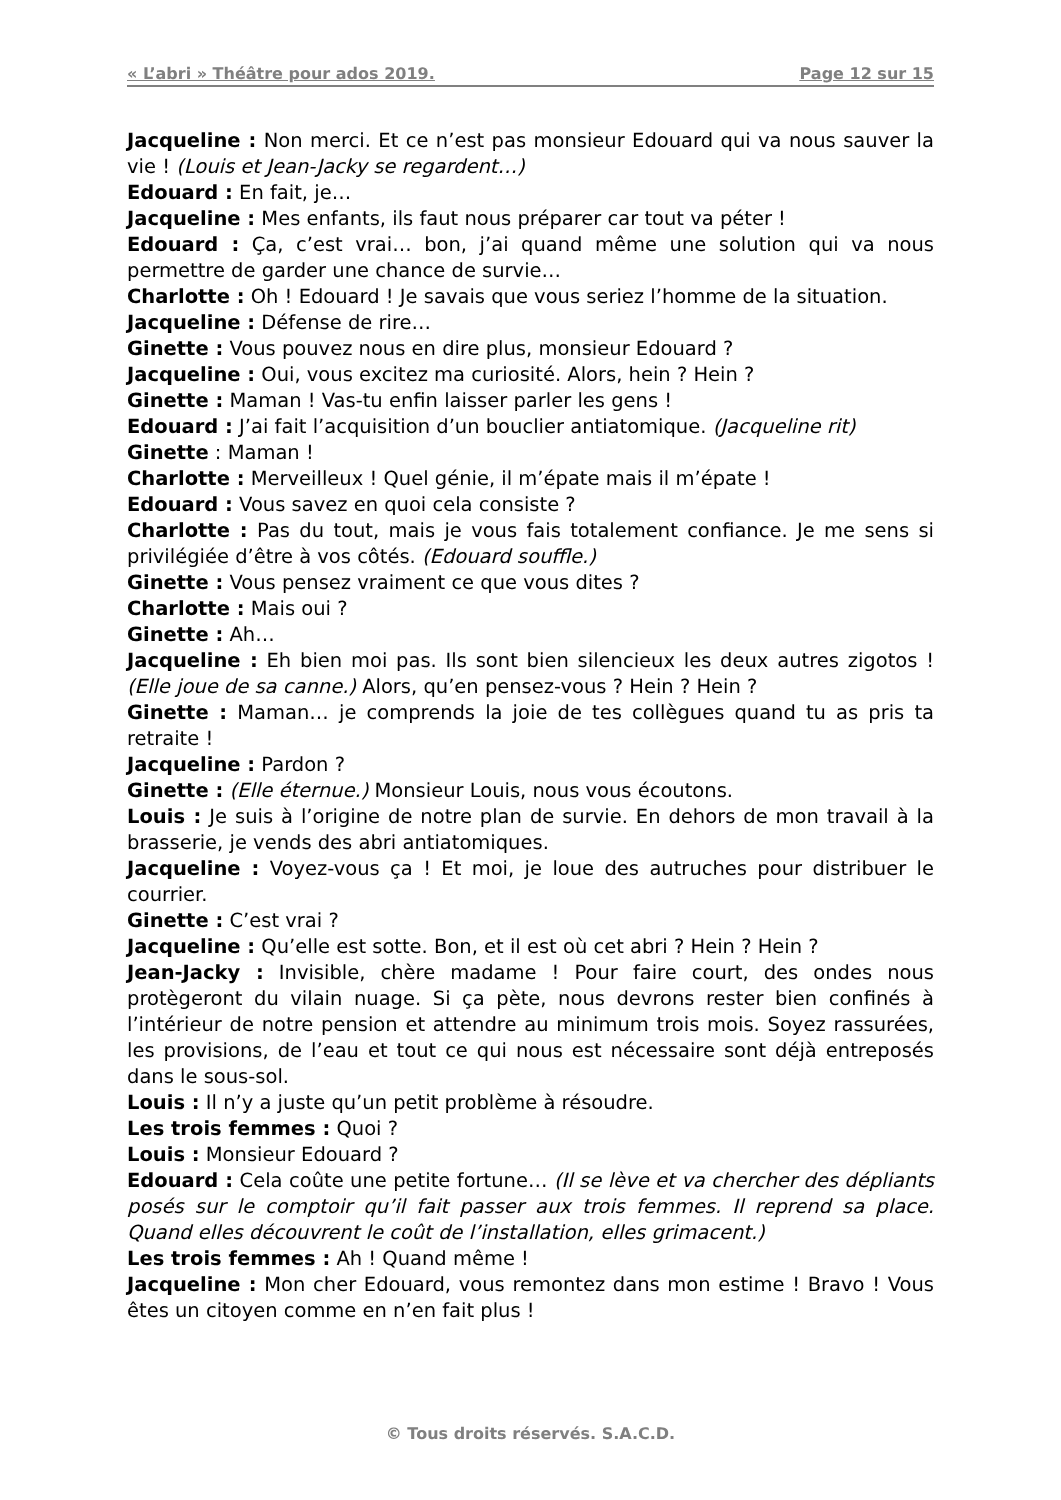« L’abri » Théâtre pour ados 2019. Page 12 sur 15
Jacqueline : Non merci. Et ce n’est pas monsieur Edouard qui va nous sauver la vie ! (Louis et Jean-Jacky se regardent…)
Edouard : En fait, je…
Jacqueline : Mes enfants, ils faut nous préparer car tout va péter !
Edouard : Ça, c’est vrai… bon, j’ai quand même une solution qui va nous permettre de garder une chance de survie…
Charlotte : Oh ! Edouard ! Je savais que vous seriez l’homme de la situation.
Jacqueline : Défense de rire…
Ginette : Vous pouvez nous en dire plus, monsieur Edouard ?
Jacqueline : Oui, vous excitez ma curiosité. Alors, hein ? Hein ?
Ginette : Maman ! Vas-tu enfin laisser parler les gens !
Edouard : J’ai fait l’acquisition d’un bouclier antiatomique. (Jacqueline rit)
Ginette : Maman !
Charlotte : Merveilleux ! Quel génie, il m’épate mais il m’épate !
Edouard : Vous savez en quoi cela consiste ?
Charlotte : Pas du tout, mais je vous fais totalement confiance. Je me sens si privilégiée d’être à vos côtés. (Edouard souffle.)
Ginette : Vous pensez vraiment ce que vous dites ?
Charlotte : Mais oui ?
Ginette : Ah…
Jacqueline : Eh bien moi pas. Ils sont bien silencieux les deux autres zigotos ! (Elle joue de sa canne.) Alors, qu’en pensez-vous ? Hein ? Hein ?
Ginette : Maman… je comprends la joie de tes collègues quand tu as pris ta retraite !
Jacqueline : Pardon ?
Ginette : (Elle éternue.) Monsieur Louis, nous vous écoutons.
Louis : Je suis à l’origine de notre plan de survie. En dehors de mon travail à la brasserie, je vends des abri antiatomiques.
Jacqueline : Voyez-vous ça ! Et moi, je loue des autruches pour distribuer le courrier.
Ginette : C’est vrai ?
Jacqueline : Qu’elle est sotte. Bon, et il est où cet abri ? Hein ? Hein ?
Jean-Jacky : Invisible, chère madame ! Pour faire court, des ondes nous protègeront du vilain nuage. Si ça pète, nous devrons rester bien confinés à l’intérieur de notre pension et attendre au minimum trois mois. Soyez rassurées, les provisions, de l’eau et tout ce qui nous est nécessaire sont déjà entreposés dans le sous-sol.
Louis : Il n’y a juste qu’un petit problème à résoudre.
Les trois femmes : Quoi ?
Louis : Monsieur Edouard ?
Edouard : Cela coûte une petite fortune… (Il se lève et va chercher des dépliants posés sur le comptoir qu’il fait passer aux trois femmes. Il reprend sa place. Quand elles découvrent le coût de l’installation, elles grimacent.)
Les trois femmes : Ah ! Quand même !
Jacqueline : Mon cher Edouard, vous remontez dans mon estime ! Bravo ! Vous êtes un citoyen comme en n’en fait plus !
© Tous droits réservés. S.A.C.D.